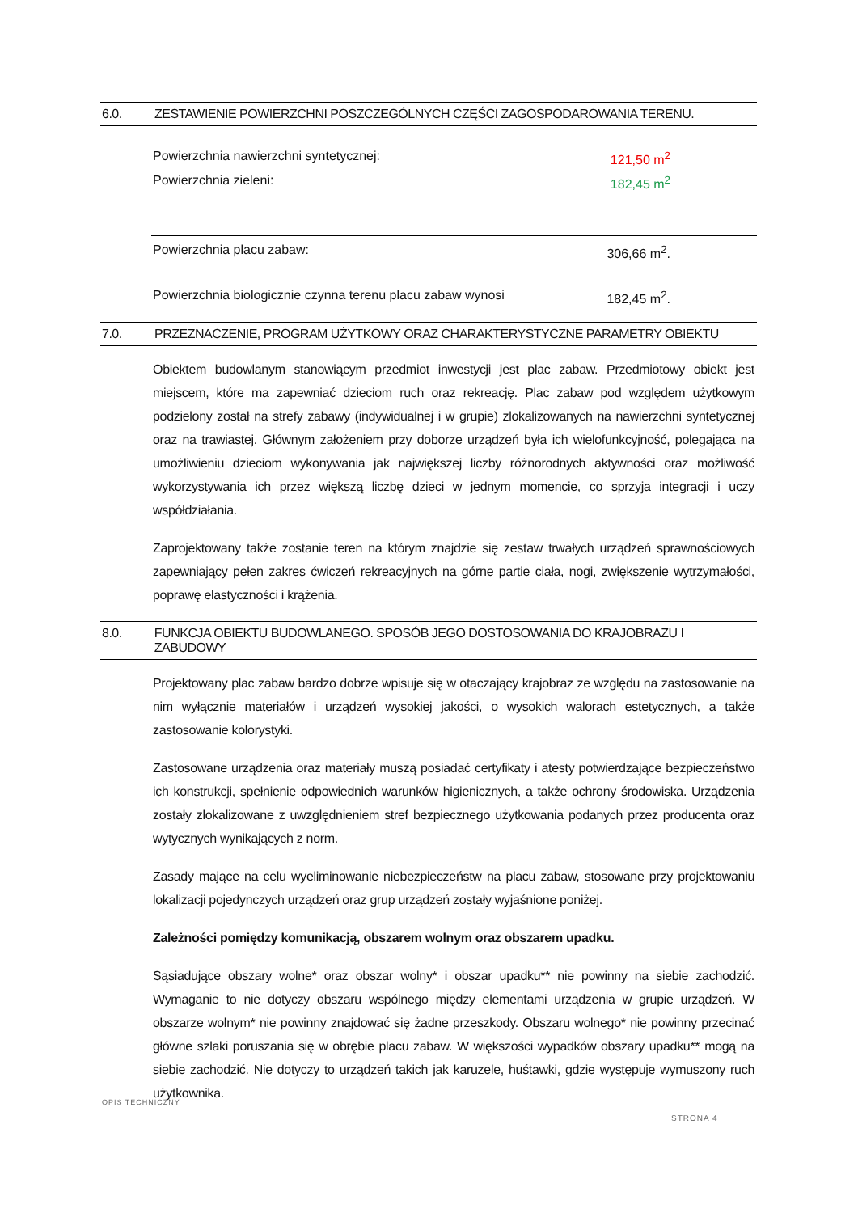6.0. ZESTAWIENIE POWIERZCHNI POSZCZEGÓLNYCH CZĘŚCI ZAGOSPODAROWANIA TERENU.
Powierzchnia nawierzchni syntetycznej: 121,50 m<sup>2</sup>
Powierzchnia zieleni: 182,45 m<sup>2</sup>
Powierzchnia placu zabaw: 306,66 m<sup>2</sup>.
Powierzchnia biologicznie czynna terenu placu zabaw wynosi 182,45 m<sup>2</sup>.
7.0. PRZEZNACZENIE, PROGRAM UŻYTKOWY ORAZ CHARAKTERYSTYCZNE PARAMETRY OBIEKTU
Obiektem budowlanym stanowiącym przedmiot inwestycji jest plac zabaw. Przedmiotowy obiekt jest miejscem, które ma zapewniać dzieciom ruch oraz rekreację. Plac zabaw pod względem użytkowym podzielony został na strefy zabawy (indywidualnej i w grupie) zlokalizowanych na nawierzchni syntetycznej oraz na trawiastej. Głównym założeniem przy doborze urządzeń była ich wielofunkcyjność, polegająca na umożliwieniu dzieciom wykonywania jak największej liczby różnorodnych aktywności oraz możliwość wykorzystywania ich przez większą liczbę dzieci w jednym momencie, co sprzyja integracji i uczy współdziałania.
Zaprojektowany także zostanie teren na którym znajdzie się zestaw trwałych urządzeń sprawnościowych zapewniający pełen zakres ćwiczeń rekreacyjnych na górne partie ciała, nogi, zwiększenie wytrzymałości, poprawę elastyczności i krążenia.
8.0. FUNKCJA OBIEKTU BUDOWLANEGO. SPOSÓB JEGO DOSTOSOWANIA DO KRAJOBRAZU I ZABUDOWY
Projektowany plac zabaw bardzo dobrze wpisuje się w otaczający krajobraz ze względu na zastosowanie na nim wyłącznie materiałów i urządzeń wysokiej jakości, o wysokich walorach estetycznych, a także zastosowanie kolorystyki.
Zastosowane urządzenia oraz materiały muszą posiadać certyfikaty i atesty potwierdzające bezpieczeństwo ich konstrukcji, spełnienie odpowiednich warunków higienicznych, a także ochrony środowiska. Urządzenia zostały zlokalizowane z uwzględnieniem stref bezpiecznego użytkowania podanych przez producenta oraz wytycznych wynikających z norm.
Zasady mające na celu wyeliminowanie niebezpieczeństw na placu zabaw, stosowane przy projektowaniu lokalizacji pojedynczych urządzeń oraz grup urządzeń zostały wyjaśnione poniżej.
Zależności pomiędzy komunikacją, obszarem wolnym oraz obszarem upadku.
Sąsiadujące obszary wolne* oraz obszar wolny* i obszar upadku** nie powinny na siebie zachodzić. Wymaganie to nie dotyczy obszaru wspólnego między elementami urządzenia w grupie urządzeń. W obszarze wolnym* nie powinny znajdować się żadne przeszkody. Obszaru wolnego* nie powinny przecinać główne szlaki poruszania się w obrębie placu zabaw. W większości wypadków obszary upadku** mogą na siebie zachodzić. Nie dotyczy to urządzeń takich jak karuzele, huśtawki, gdzie występuje wymuszony ruch użytkownika.
OPIS TECHNICZNY
STRONA 4